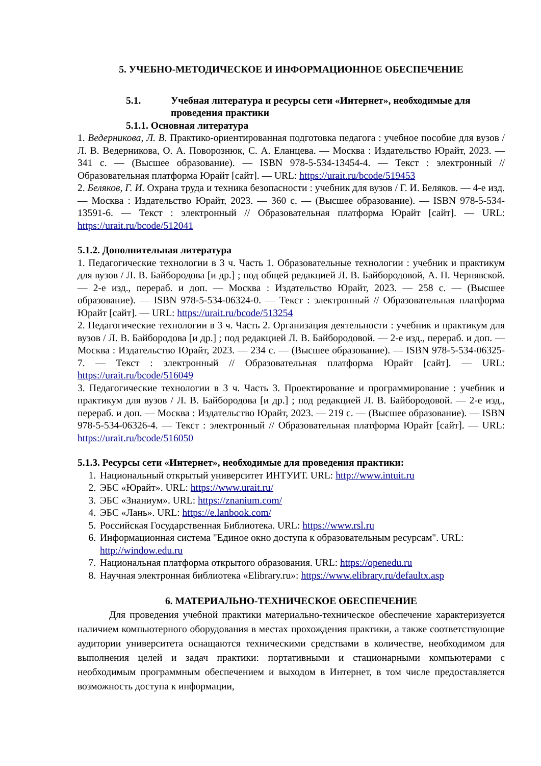5. УЧЕБНО-МЕТОДИЧЕСКОЕ И ИНФОРМАЦИОННОЕ ОБЕСПЕЧЕНИЕ
5.1. Учебная литература и ресурсы сети «Интернет», необходимые для проведения практики
5.1.1. Основная литература
1. Ведерникова, Л. В. Практико-ориентированная подготовка педагога : учебное пособие для вузов / Л. В. Ведерникова, О. А. Поворознюк, С. А. Еланцева. — Москва : Издательство Юрайт, 2023. — 341 с. — (Высшее образование). — ISBN 978-5-534-13454-4. — Текст : электронный // Образовательная платформа Юрайт [сайт]. — URL: https://urait.ru/bcode/519453
2. Беляков, Г. И. Охрана труда и техника безопасности : учебник для вузов / Г. И. Беляков. — 4-е изд. — Москва : Издательство Юрайт, 2023. — 360 с. — (Высшее образование). — ISBN 978-5-534-13591-6. — Текст : электронный // Образовательная платформа Юрайт [сайт]. — URL: https://urait.ru/bcode/512041
5.1.2. Дополнительная литература
1. Педагогические технологии в 3 ч. Часть 1. Образовательные технологии : учебник и практикум для вузов / Л. В. Байбородова [и др.] ; под общей редакцией Л. В. Байбородовой, А. П. Чернявской. — 2-е изд., перераб. и доп. — Москва : Издательство Юрайт, 2023. — 258 с. — (Высшее образование). — ISBN 978-5-534-06324-0. — Текст : электронный // Образовательная платформа Юрайт [сайт]. — URL: https://urait.ru/bcode/513254
2. Педагогические технологии в 3 ч. Часть 2. Организация деятельности : учебник и практикум для вузов / Л. В. Байбородова [и др.] ; под редакцией Л. В. Байбородовой. — 2-е изд., перераб. и доп. — Москва : Издательство Юрайт, 2023. — 234 с. — (Высшее образование). — ISBN 978-5-534-06325-7. — Текст : электронный // Образовательная платформа Юрайт [сайт]. — URL: https://urait.ru/bcode/516049
3. Педагогические технологии в 3 ч. Часть 3. Проектирование и программирование : учебник и практикум для вузов / Л. В. Байбородова [и др.] ; под редакцией Л. В. Байбородовой. — 2-е изд., перераб. и доп. — Москва : Издательство Юрайт, 2023. — 219 с. — (Высшее образование). — ISBN 978-5-534-06326-4. — Текст : электронный // Образовательная платформа Юрайт [сайт]. — URL: https://urait.ru/bcode/516050
5.1.3. Ресурсы сети «Интернет», необходимые для проведения практики:
1. Национальный открытый университет ИНТУИТ. URL: http://www.intuit.ru
2. ЭБС «Юрайт». URL: https://www.urait.ru/
3. ЭБС «Знаниум». URL: https://znanium.com/
4. ЭБС «Лань». URL: https://e.lanbook.com/
5. Российская Государственная Библиотека. URL: https://www.rsl.ru
6. Информационная система "Единое окно доступа к образовательным ресурсам". URL: http://window.edu.ru
7. Национальная платформа открытого образования. URL: https://openedu.ru
8. Научная электронная библиотека «Elibrary.ru»: https://www.elibrary.ru/defaultx.asp
6. МАТЕРИАЛЬНО-ТЕХНИЧЕСКОЕ ОБЕСПЕЧЕНИЕ
Для проведения учебной практики материально-техническое обеспечение характеризуется наличием компьютерного оборудования в местах прохождения практики, а также соответствующие аудитории университета оснащаются техническими средствами в количестве, необходимом для выполнения целей и задач практики: портативными и стационарными компьютерами с необходимым программным обеспечением и выходом в Интернет, в том числе предоставляется возможность доступа к информации,